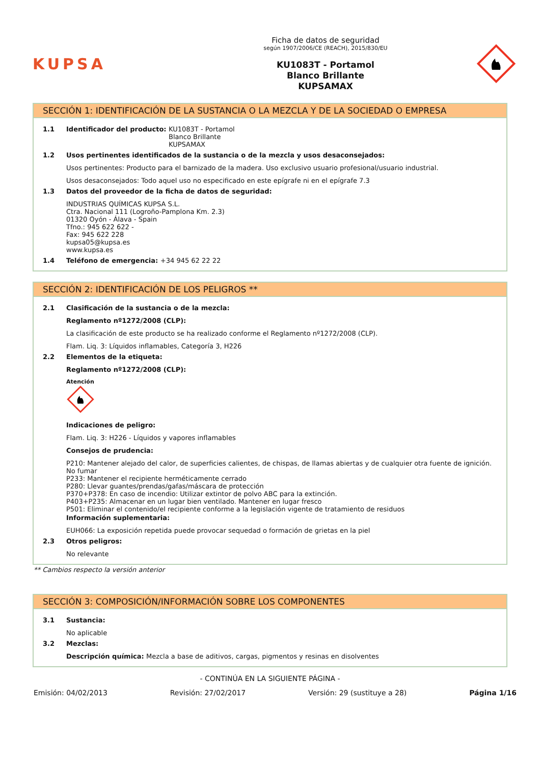KUPSA
Ficha de datos de seguridad
según 1907/2006/CE (REACH), 2015/830/EU
KU1083T - Portamol
Blanco Brillante
KUPSAMAX
SECCIÓN 1: IDENTIFICACIÓN DE LA SUSTANCIA O LA MEZCLA Y DE LA SOCIEDAD O EMPRESA
1.1 Identificador del producto: KU1083T - Portamol
Blanco Brillante
KUPSAMAX
1.2 Usos pertinentes identificados de la sustancia o de la mezcla y usos desaconsejados:
Usos pertinentes: Producto para el barnizado de la madera. Uso exclusivo usuario profesional/usuario industrial.
Usos desaconsejados: Todo aquel uso no especificado en este epígrafe ni en el epígrafe 7.3
1.3 Datos del proveedor de la ficha de datos de seguridad:
INDUSTRIAS QUÍMICAS KUPSA S.L.
Ctra. Nacional 111 (Logroño-Pamplona Km. 2.3)
01320 Oyón - Álava - Spain
Tfno.: 945 622 622 -
Fax: 945 622 228
kupsa05@kupsa.es
www.kupsa.es
1.4 Teléfono de emergencia: +34 945 62 22 22
SECCIÓN 2: IDENTIFICACIÓN DE LOS PELIGROS **
2.1 Clasificación de la sustancia o de la mezcla:
Reglamento nº1272/2008 (CLP):
La clasificación de este producto se ha realizado conforme el Reglamento nº1272/2008 (CLP).
Flam. Liq. 3: Líquidos inflamables, Categoría 3, H226
2.2 Elementos de la etiqueta:
Reglamento nº1272/2008 (CLP):
Atención
Indicaciones de peligro:
Flam. Liq. 3: H226 - Líquidos y vapores inflamables
Consejos de prudencia:
P210: Mantener alejado del calor, de superficies calientes, de chispas, de llamas abiertas y de cualquier otra fuente de ignición. No fumar
P233: Mantener el recipiente herméticamente cerrado
P280: Llevar guantes/prendas/gafas/máscara de protección
P370+P378: En caso de incendio: Utilizar extintor de polvo ABC para la extinción.
P403+P235: Almacenar en un lugar bien ventilado. Mantener en lugar fresco
P501: Eliminar el contenido/el recipiente conforme a la legislación vigente de tratamiento de residuos
Información suplementaria:
EUH066: La exposición repetida puede provocar sequedad o formación de grietas en la piel
2.3 Otros peligros:
No relevante
** Cambios respecto la versión anterior
SECCIÓN 3: COMPOSICIÓN/INFORMACIÓN SOBRE LOS COMPONENTES
3.1 Sustancia:
No aplicable
3.2 Mezclas:
Descripción química: Mezcla a base de aditivos, cargas, pigmentos y resinas en disolventes
- CONTINÚA EN LA SIGUIENTE PÁGINA -
Emisión: 04/02/2013 Revisión: 27/02/2017 Versión: 29 (sustituye a 28) Página 1/16